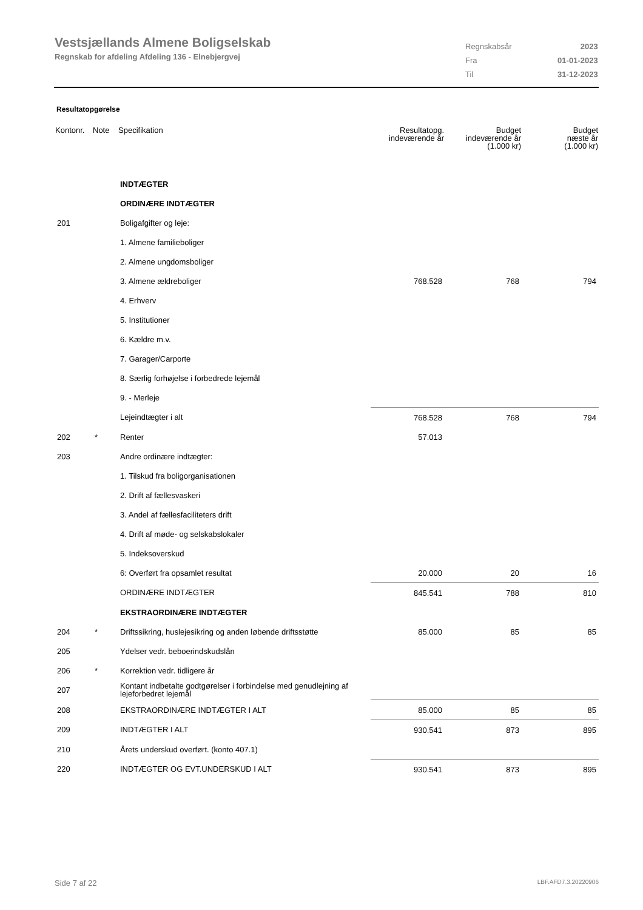Vestsjællands Almene Boligselskab
Regnskab for afdeling Afdeling 136 - Elnebjergvej
| Regnskabsår | 2023 |
| Fra | 01-01-2023 |
| Til | 31-12-2023 |
Resultatopgørelse
| Kontonr. | Note | Specifikation | Resultatopg. indeværende år | Budget indeværende år (1.000 kr) | Budget næste år (1.000 kr) |
| --- | --- | --- | --- | --- | --- |
| | | INDTÆGTER | | | |
| | | ORDINÆRE INDTÆGTER | | | |
| 201 | | Boligafgifter og leje: | | | |
| | | 1. Almene familieboliger | | | |
| | | 2. Almene ungdomsboliger | | | |
| | | 3. Almene ældreboliger | 768.528 | 768 | 794 |
| | | 4. Erhverv | | | |
| | | 5. Institutioner | | | |
| | | 6. Kældre m.v. | | | |
| | | 7. Garager/Carporte | | | |
| | | 8. Særlig forhøjelse i forbedrede lejemål | | | |
| | | 9. - Merleje | | | |
| | | Lejeindtægter i alt | 768.528 | 768 | 794 |
| 202 | * | Renter | 57.013 | | |
| 203 | | Andre ordinære indtægter: | | | |
| | | 1. Tilskud fra boligorganisationen | | | |
| | | 2. Drift af fællesvaskeri | | | |
| | | 3. Andel af fællesfaciliteters drift | | | |
| | | 4. Drift af møde- og selskabslokaler | | | |
| | | 5. Indeksoverskud | | | |
| | | 6: Overført fra opsamlet resultat | 20.000 | 20 | 16 |
| | | ORDINÆRE INDTÆGTER | 845.541 | 788 | 810 |
| | | EKSTRAORDINÆRE INDTÆGTER | | | |
| 204 | * | Driftssikring, huslejesikring og anden løbende driftsstøtte | 85.000 | 85 | 85 |
| 205 | | Ydelser vedr. beboerindskudslån | | | |
| 206 | * | Korrektion vedr. tidligere år | | | |
| 207 | | Kontant indbetalte godtgørelser i forbindelse med genudlejning af lejeforbedret lejemål | | | |
| 208 | | EKSTRAORDINÆRE INDTÆGTER I ALT | 85.000 | 85 | 85 |
| 209 | | INDTÆGTER I ALT | 930.541 | 873 | 895 |
| 210 | | Årets underskud overført. (konto 407.1) | | | |
| 220 | | INDTÆGTER OG EVT.UNDERSKUD I ALT | 930.541 | 873 | 895 |
Side 7 af 22 LBF.AFD7.3.20220906